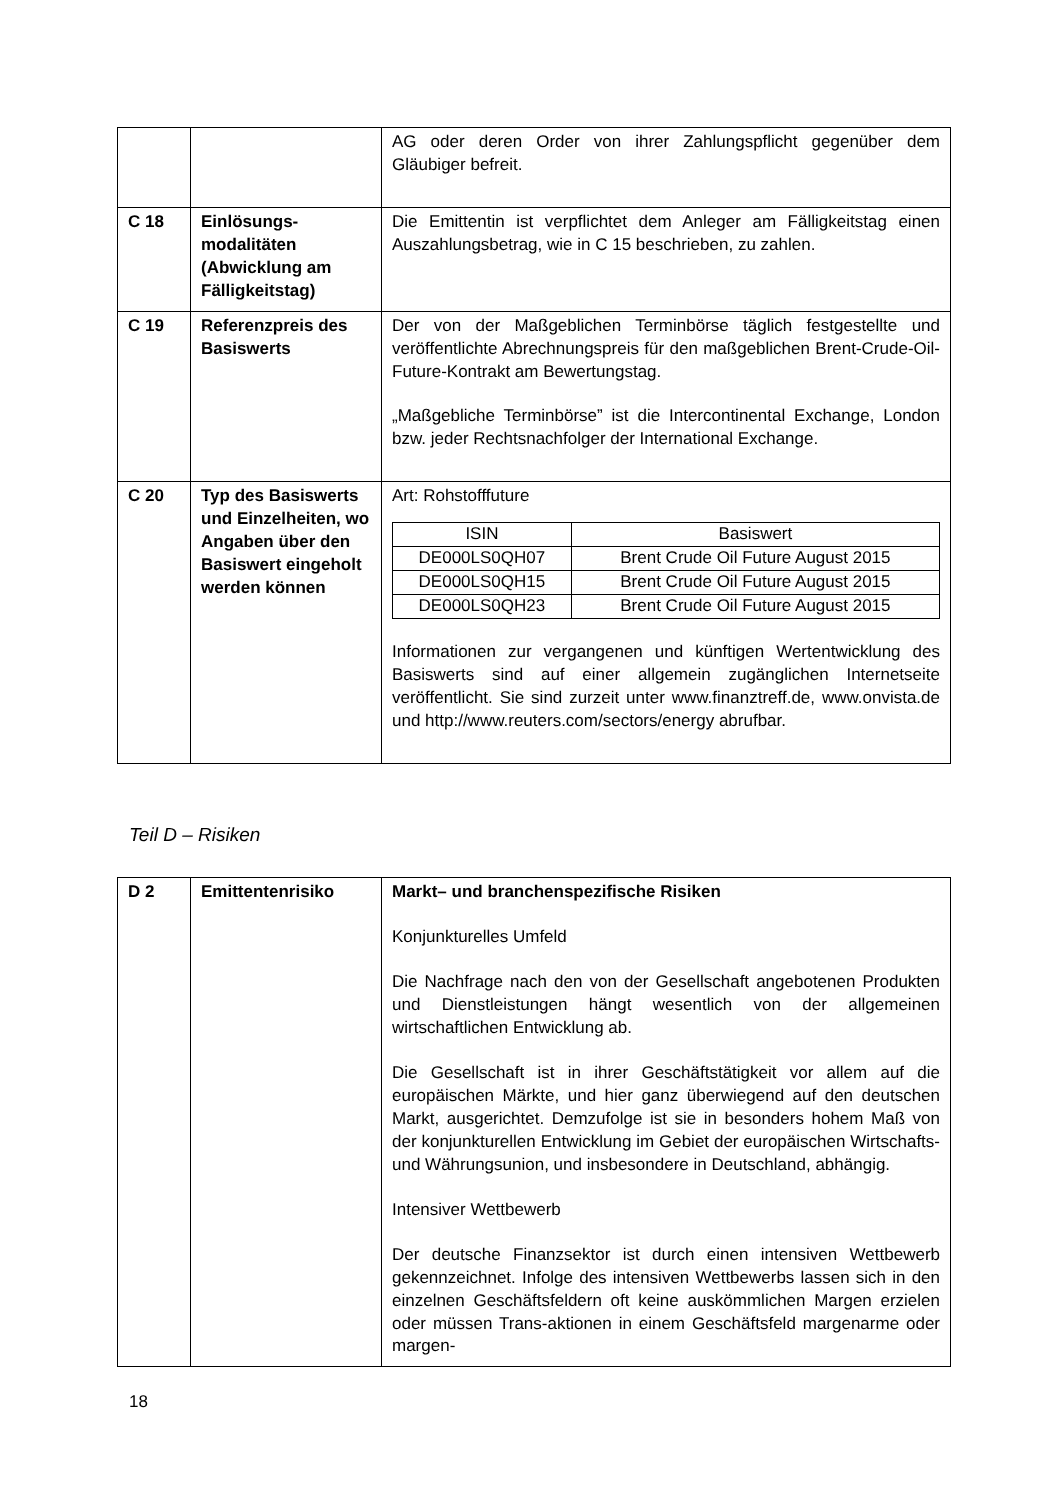| | | AG oder deren Order von ihrer Zahlungspflicht gegenüber dem Gläubiger befreit. |
| C 18 | Einlösungs-modalitäten (Abwicklung am Fälligkeitstag) | Die Emittentin ist verpflichtet dem Anleger am Fälligkeitstag einen Auszahlungsbetrag, wie in C 15 beschrieben, zu zahlen. |
| C 19 | Referenzpreis des Basiswerts | Der von der Maßgeblichen Terminbörse täglich festgestellte und veröffentlichte Abrechnungspreis für den maßgeblichen Brent-Crude-Oil-Future-Kontrakt am Bewertungstag. „Maßgebliche Terminbörse” ist die Intercontinental Exchange, London bzw. jeder Rechtsnachfolger der International Exchange. |
| C 20 | Typ des Basiswerts und Einzelheiten, wo Angaben über den Basiswert eingeholt werden können | Art: Rohstofffuture / ISIN / Basiswert / / --- / --- / / DE000LS0QH07 / Brent Crude Oil Future August 2015 / / DE000LS0QH15 / Brent Crude Oil Future August 2015 / / DE000LS0QH23 / Brent Crude Oil Future August 2015 / Informationen zur vergangenen und künftigen Wertentwicklung des Basiswerts sind auf einer allgemein zugänglichen Internetseite veröffentlicht. Sie sind zurzeit unter www.finanztreff.de, www.onvista.de und http://www.reuters.com/sectors/energy abrufbar. |
Teil D – Risiken
| D 2 | Emittentenrisiko | Markt– und branchenspezifische Risiken Konjunkturelles Umfeld Die Nachfrage nach den von der Gesellschaft angebotenen Produkten und Dienstleistungen hängt wesentlich von der allgemeinen wirtschaftlichen Entwicklung ab. Die Gesellschaft ist in ihrer Geschäftstätigkeit vor allem auf die europäischen Märkte, und hier ganz überwiegend auf den deutschen Markt, ausgerichtet. Demzufolge ist sie in besonders hohem Maß von der konjunkturellen Entwicklung im Gebiet der europäischen Wirtschafts- und Währungsunion, und insbesondere in Deutschland, abhängig. Intensiver Wettbewerb Der deutsche Finanzsektor ist durch einen intensiven Wettbewerb gekennzeichnet. Infolge des intensiven Wettbewerbs lassen sich in den einzelnen Geschäftsfeldern oft keine auskömmlichen Margen erzielen oder müssen Trans-aktionen in einem Geschäftsfeld margenarme oder margen- |
18